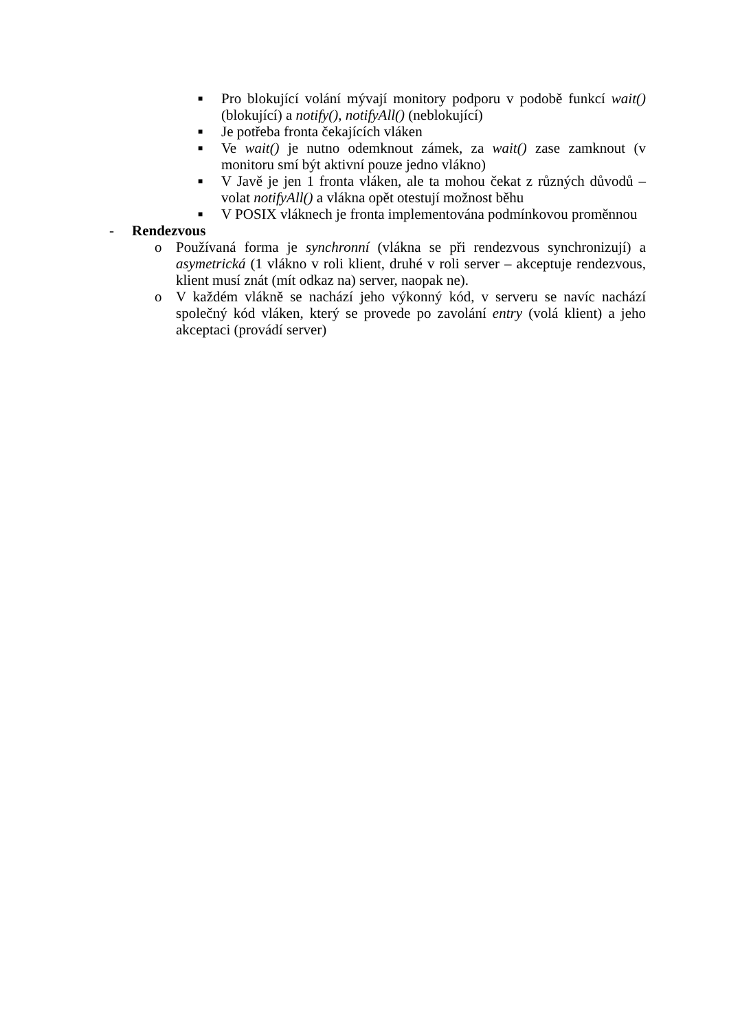■ Pro blokující volání mývají monitory podporu v podobě funkcí wait() (blokující) a notify(), notifyAll() (neblokující)
■ Je potřeba fronta čekajících vláken
■ Ve wait() je nutno odemknout zámek, za wait() zase zamknout (v monitoru smí být aktivní pouze jedno vlákno)
■ V Javě je jen 1 fronta vláken, ale ta mohou čekat z různých důvodů – volat notifyAll() a vlákna opět otestují možnost běhu
■ V POSIX vláknech je fronta implementována podmínkovou proměnnou
- Rendezvous
o Používaná forma je synchronní (vlákna se při rendezvous synchronizují) a asymetrická (1 vlákno v roli klient, druhé v roli server – akceptuje rendezvous, klient musí znát (mít odkaz na) server, naopak ne).
o V každém vlákně se nachází jeho výkonný kód, v serveru se navíc nachází společný kód vláken, který se provede po zavolání entry (volá klient) a jeho akceptaci (provádí server)